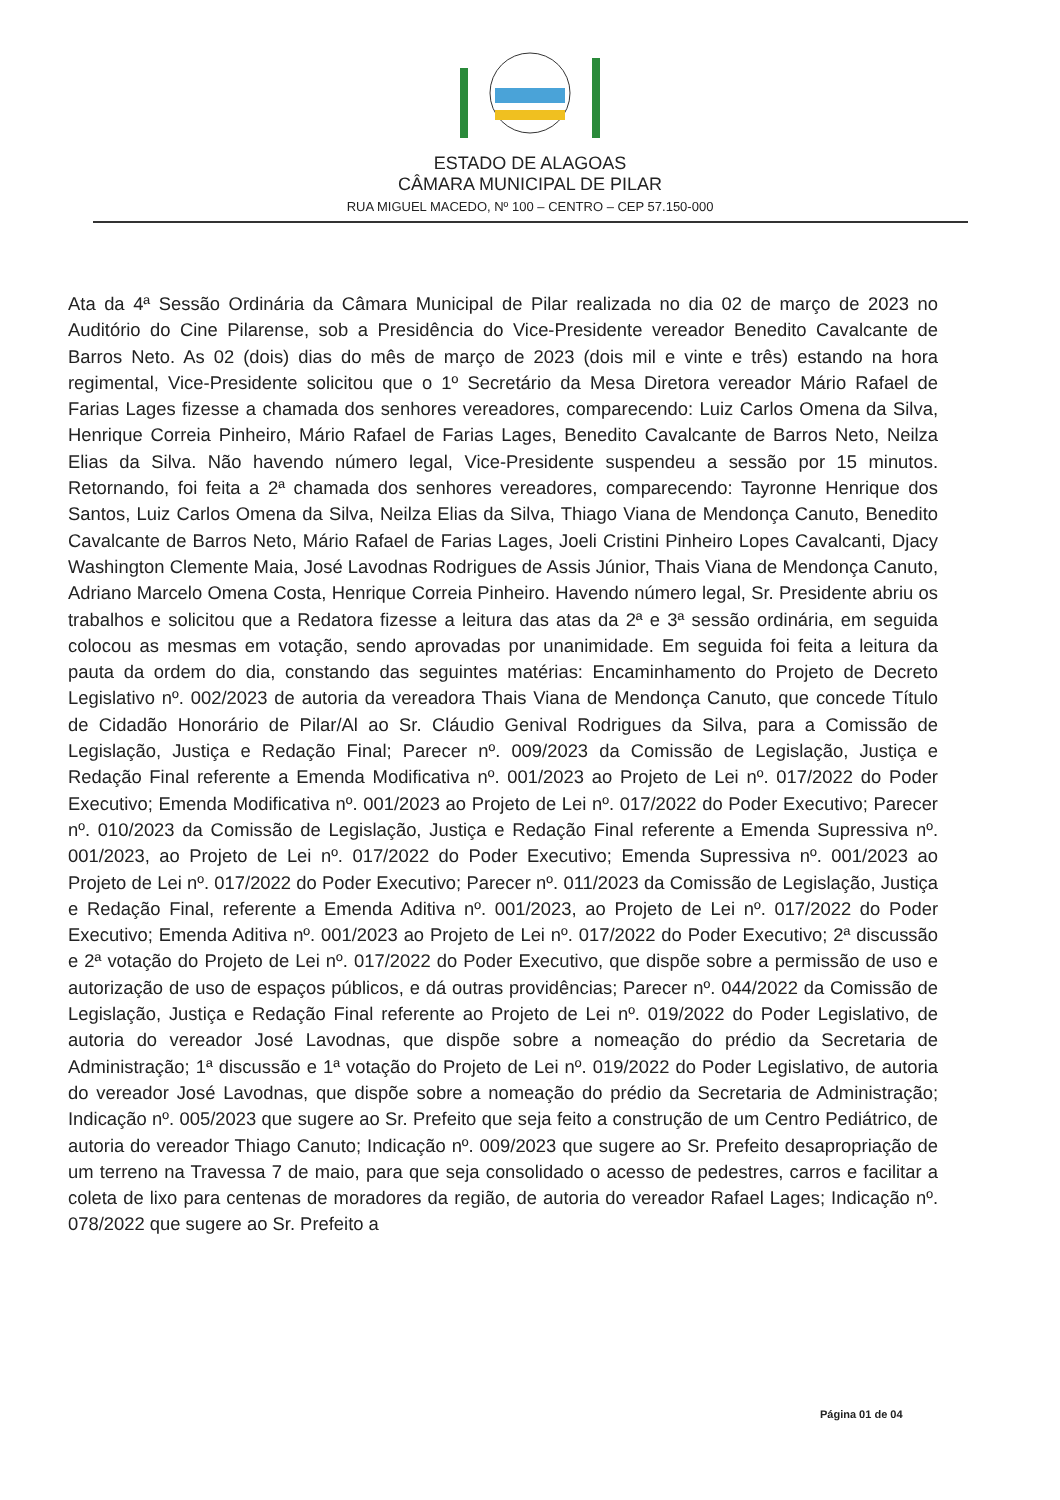ESTADO DE ALAGOAS
CÂMARA MUNICIPAL DE PILAR
RUA MIGUEL MACEDO, Nº 100 – CENTRO – CEP 57.150-000
Ata da 4ª Sessão Ordinária da Câmara Municipal de Pilar realizada no dia 02 de março de 2023 no Auditório do Cine Pilarense, sob a Presidência do Vice-Presidente vereador Benedito Cavalcante de Barros Neto. As 02 (dois) dias do mês de março de 2023 (dois mil e vinte e três) estando na hora regimental, Vice-Presidente solicitou que o 1º Secretário da Mesa Diretora vereador Mário Rafael de Farias Lages fizesse a chamada dos senhores vereadores, comparecendo: Luiz Carlos Omena da Silva, Henrique Correia Pinheiro, Mário Rafael de Farias Lages, Benedito Cavalcante de Barros Neto, Neilza Elias da Silva. Não havendo número legal, Vice-Presidente suspendeu a sessão por 15 minutos. Retornando, foi feita a 2ª chamada dos senhores vereadores, comparecendo: Tayronne Henrique dos Santos, Luiz Carlos Omena da Silva, Neilza Elias da Silva, Thiago Viana de Mendonça Canuto, Benedito Cavalcante de Barros Neto, Mário Rafael de Farias Lages, Joeli Cristini Pinheiro Lopes Cavalcanti, Djacy Washington Clemente Maia, José Lavodnas Rodrigues de Assis Júnior, Thais Viana de Mendonça Canuto, Adriano Marcelo Omena Costa, Henrique Correia Pinheiro. Havendo número legal, Sr. Presidente abriu os trabalhos e solicitou que a Redatora fizesse a leitura das atas da 2ª e 3ª sessão ordinária, em seguida colocou as mesmas em votação, sendo aprovadas por unanimidade. Em seguida foi feita a leitura da pauta da ordem do dia, constando das seguintes matérias: Encaminhamento do Projeto de Decreto Legislativo nº. 002/2023 de autoria da vereadora Thais Viana de Mendonça Canuto, que concede Título de Cidadão Honorário de Pilar/Al ao Sr. Cláudio Genival Rodrigues da Silva, para a Comissão de Legislação, Justiça e Redação Final; Parecer nº. 009/2023 da Comissão de Legislação, Justiça e Redação Final referente a Emenda Modificativa nº. 001/2023 ao Projeto de Lei nº. 017/2022 do Poder Executivo; Emenda Modificativa nº. 001/2023 ao Projeto de Lei nº. 017/2022 do Poder Executivo; Parecer nº. 010/2023 da Comissão de Legislação, Justiça e Redação Final referente a Emenda Supressiva nº. 001/2023, ao Projeto de Lei nº. 017/2022 do Poder Executivo; Emenda Supressiva nº. 001/2023 ao Projeto de Lei nº. 017/2022 do Poder Executivo; Parecer nº. 011/2023 da Comissão de Legislação, Justiça e Redação Final, referente a Emenda Aditiva nº. 001/2023, ao Projeto de Lei nº. 017/2022 do Poder Executivo; Emenda Aditiva nº. 001/2023 ao Projeto de Lei nº. 017/2022 do Poder Executivo; 2ª discussão e 2ª votação do Projeto de Lei nº. 017/2022 do Poder Executivo, que dispõe sobre a permissão de uso e autorização de uso de espaços públicos, e dá outras providências; Parecer nº. 044/2022 da Comissão de Legislação, Justiça e Redação Final referente ao Projeto de Lei nº. 019/2022 do Poder Legislativo, de autoria do vereador José Lavodnas, que dispõe sobre a nomeação do prédio da Secretaria de Administração; 1ª discussão e 1ª votação do Projeto de Lei nº. 019/2022 do Poder Legislativo, de autoria do vereador José Lavodnas, que dispõe sobre a nomeação do prédio da Secretaria de Administração; Indicação nº. 005/2023 que sugere ao Sr. Prefeito que seja feito a construção de um Centro Pediátrico, de autoria do vereador Thiago Canuto; Indicação nº. 009/2023 que sugere ao Sr. Prefeito desapropriação de um terreno na Travessa 7 de maio, para que seja consolidado o acesso de pedestres, carros e facilitar a coleta de lixo para centenas de moradores da região, de autoria do vereador Rafael Lages; Indicação nº. 078/2022 que sugere ao Sr. Prefeito a
Página 01 de 04